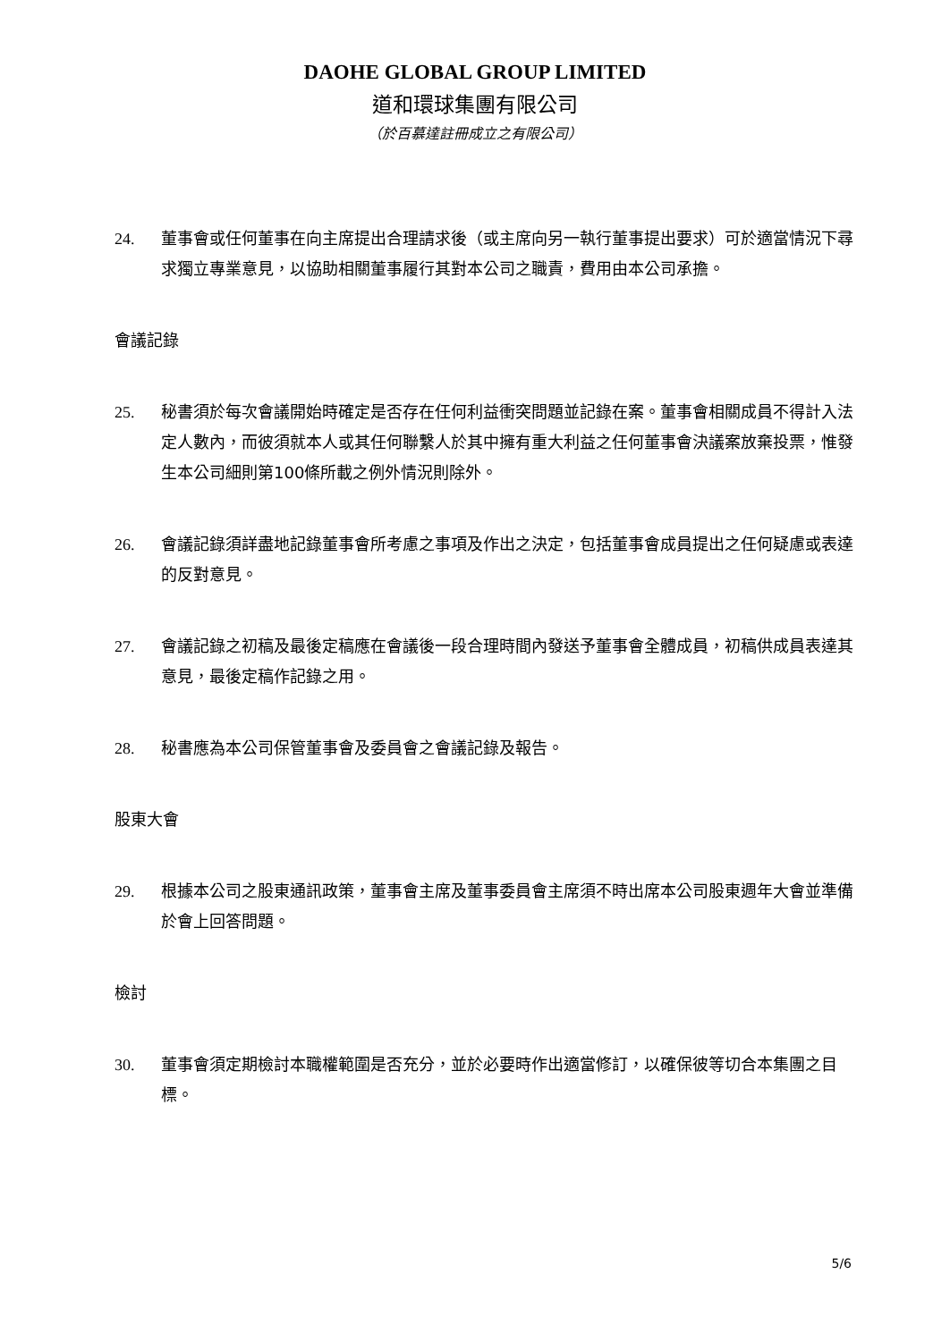DAOHE GLOBAL GROUP LIMITED
道和環球集團有限公司
（於百慕達註冊成立之有限公司）
24. 董事會或任何董事在向主席提出合理請求後（或主席向另一執行董事提出要求）可於適當情況下尋求獨立專業意見，以協助相關董事履行其對本公司之職責，費用由本公司承擔。
會議記錄
25. 秘書須於每次會議開始時確定是否存在任何利益衝突問題並記錄在案。董事會相關成員不得計入法定人數內，而彼須就本人或其任何聯繫人於其中擁有重大利益之任何董事會決議案放棄投票，惟發生本公司細則第100條所載之例外情況則除外。
26. 會議記錄須詳盡地記錄董事會所考慮之事項及作出之決定，包括董事會成員提出之任何疑慮或表達的反對意見。
27. 會議記錄之初稿及最後定稿應在會議後一段合理時間內發送予董事會全體成員，初稿供成員表達其意見，最後定稿作記錄之用。
28. 秘書應為本公司保管董事會及委員會之會議記錄及報告。
股東大會
29. 根據本公司之股東通訊政策，董事會主席及董事委員會主席須不時出席本公司股東週年大會並準備於會上回答問題。
檢討
30. 董事會須定期檢討本職權範圍是否充分，並於必要時作出適當修訂，以確保彼等切合本集團之目標。
5/6